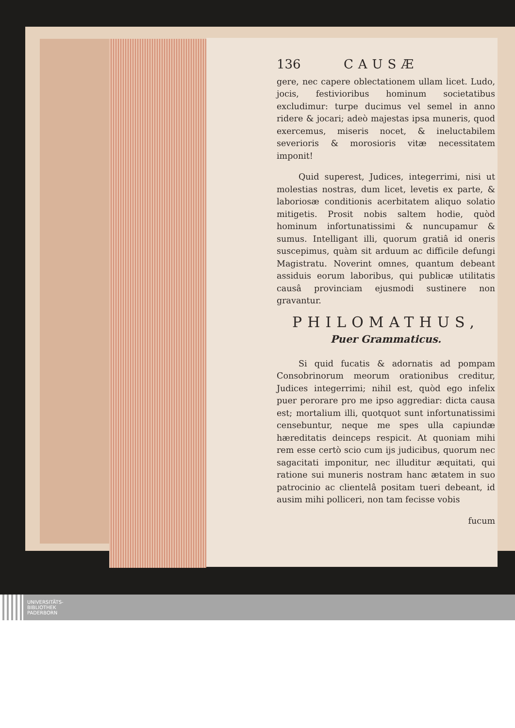136 CAUSÆ
gere, nec capere oblectationem ullam licet. Ludo, jocis, festivioribus hominum societatibus excludimur: turpe ducimus vel semel in anno ridere & jocari; adeò majestas ipsa muneris, quod exercemus, miseris nocet, & ineluctabilem severioris & morosioris vitæ necessitatem imponit!
Quid superest, Judices, integerrimi, nisi ut molestias nostras, dum licet, levetis ex parte, & laboriosæ conditionis acerbitatem aliquo solatio mitigetis. Prosit nobis saltem hodie, quòd hominum infortunatissimi & nuncupamur & sumus. Intelligant illi, quorum gratiâ id oneris suscepimus, quàm sit arduum ac difficile defungi Magistratu. Noverint omnes, quantum debeant assiduis eorum laboribus, qui publicæ utilitatis causâ provinciam ejusmodi sustinere non gravantur.
PHILOMATHUS,
Puer Grammaticus.
Si quid fucatis & adornatis ad pompam Consobrinorum meorum orationibus creditur, Judices integerrimi; nihil est, quòd ego infelix puer perorare pro me ipso aggrediar: dicta causa est; mortalium illi, quotquot sunt infortunatissimi censebuntur, neque me spes ulla capiundæ hæreditatis deinceps respicit. At quoniam mihi rem esse certò scio cum ijs judicibus, quorum nec sagacitati imponitur, nec illuditur æquitati, qui ratione sui muneris nostram hanc ætatem in suo patrocinio ac clientelâ positam tueri debeant, id ausim mihi polliceri, non tam fecisse vobis
fucum
UNIVERSITÄTS-
BIBLIOTHEK
PADERBORN